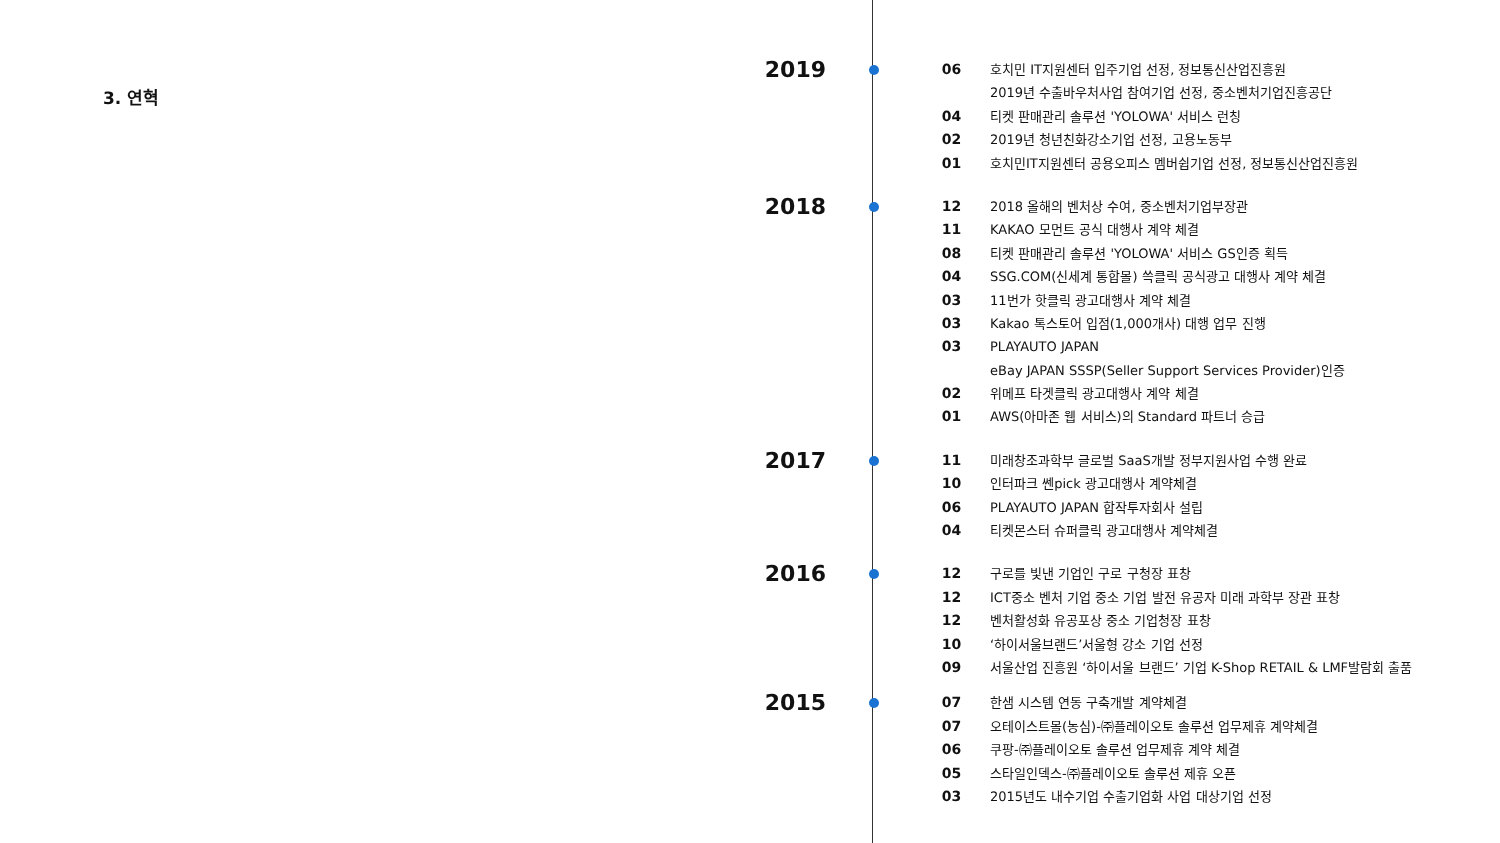3. 연혁
2019
06 호치민 IT지원센터 입주기업 선정, 정보통신산업진흥원
2019년 수출바우처사업 참여기업 선정, 중소벤처기업진흥공단
04 티켓 판매관리 솔루션 'YOLOWA' 서비스 런칭
02 2019년 청년친화강소기업 선정, 고용노동부
01 호치민IT지원센터 공용오피스 멤버쉽기업 선정, 정보통신산업진흥원
2018
12 2018 올해의 벤처상 수여, 중소벤처기업부장관
11 KAKAO 모먼트 공식 대행사 계약 체결
08 티켓 판매관리 솔루션 'YOLOWA' 서비스 GS인증 획득
04 SSG.COM(신세계 통합몰) 쓱클릭 공식광고 대행사 계약 체결
03 11번가 핫클릭 광고대행사 계약 체결
03 Kakao 톡스토어 입점(1,000개사) 대행 업무 진행
03 PLAYAUTO JAPAN
eBay JAPAN SSSP(Seller Support Services Provider)인증
02 위메프 타겟클릭 광고대행사 계약 체결
01 AWS(아마존 웹 서비스)의 Standard 파트너 승급
2017
11 미래창조과학부 글로벌 SaaS개발 정부지원사업 수행 완료
10 인터파크 쎈pick 광고대행사 계약체결
06 PLAYAUTO JAPAN 합작투자회사 설립
04 티켓몬스터 슈퍼클릭 광고대행사 계약체결
2016
12 구로를 빛낸 기업인 구로 구청장 표창
12 ICT중소 벤처 기업 중소 기업 발전 유공자 미래 과학부 장관 표창
12 벤처활성화 유공포상 중소 기업청장 표창
10 ‘하이서울브랜드’서울형 강소 기업 선정
09 서울산업 진흥원 ‘하이서울 브랜드’ 기업 K-Shop RETAIL & LMF발람회 출품
2015
07 한샘 시스템 연동 구축개발 계약체결
07 오테이스트몰(농심)-㈜플레이오토 솔루션 업무제휴 계약체결
06 쿠팡-㈜플레이오토 솔루션 업무제휴 계약 체결
05 스타일인덱스-㈜플레이오토 솔루션 제휴 오픈
03 2015년도 내수기업 수출기업화 사업 대상기업 선정